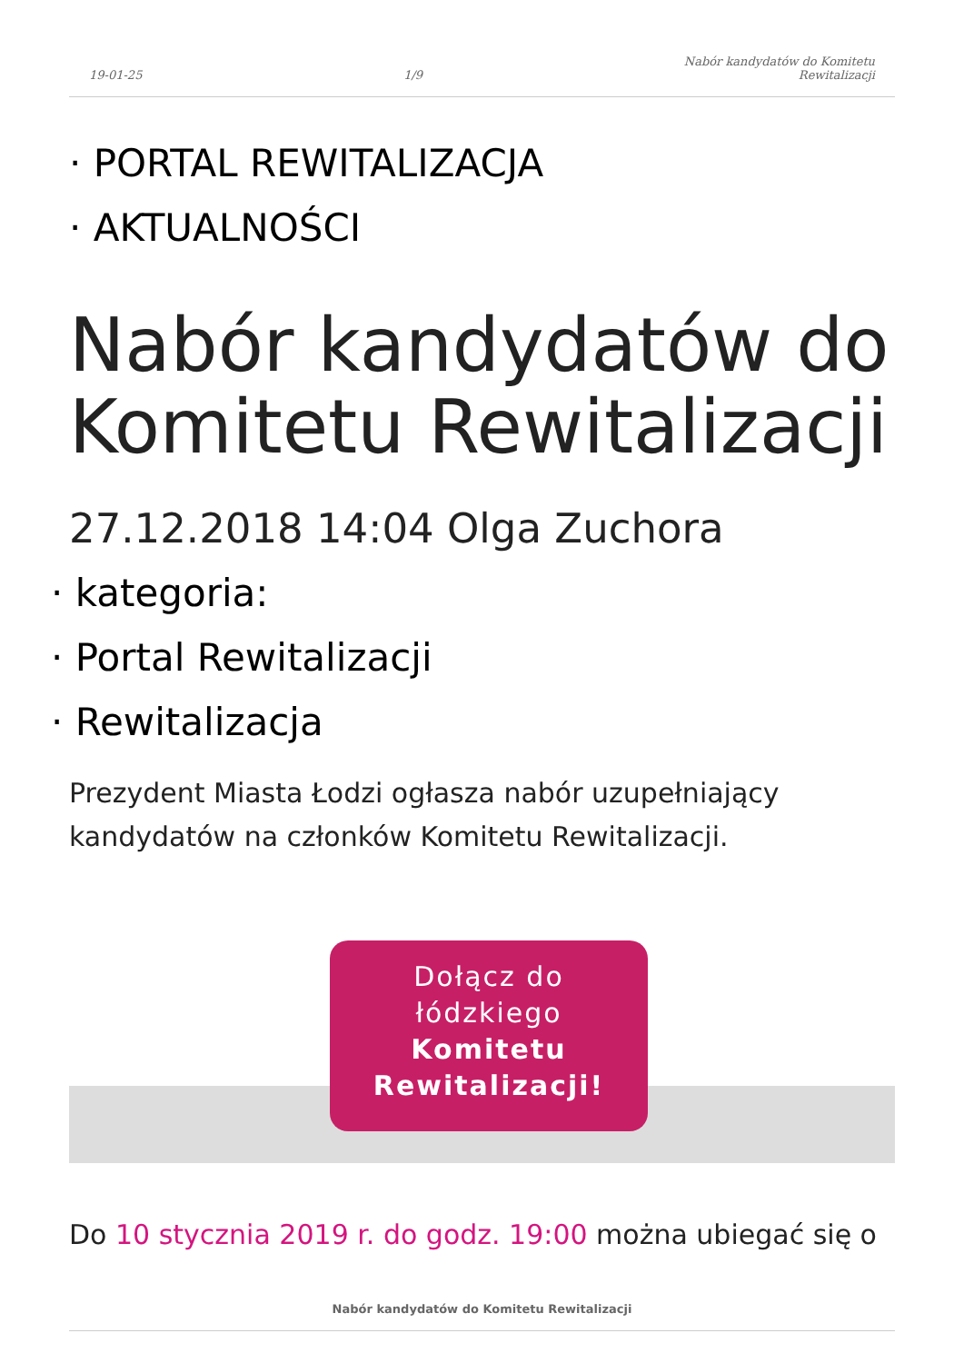19-01-25
1/9
Nabór kandydatów do Komitetu
Rewitalizacji
· PORTAL REWITALIZACJA
· AKTUALNOŚCI
Nabór kandydatów do Komitetu Rewitalizacji
27.12.2018 14:04 Olga Zuchora
· kategoria:
· Portal Rewitalizacji
· Rewitalizacja
Prezydent Miasta Łodzi ogłasza nabór uzupełniający kandydatów na członków Komitetu Rewitalizacji.
Dołącz do
łódzkiego
Komitetu
Rewitalizacji!
Do 10 stycznia 2019 r. do godz. 19:00 można ubiegać się o
Nabór kandydatów do Komitetu Rewitalizacji